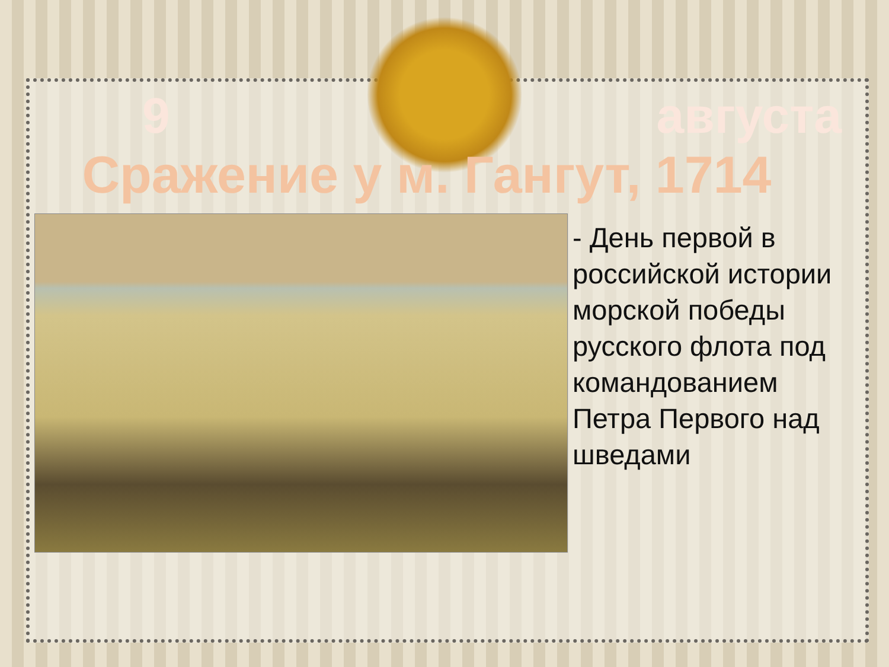9 августа
Сражение у м. Гангут, 1714
- День первой в российской истории морской победы русского флота под командованием Петра Первого над шведами